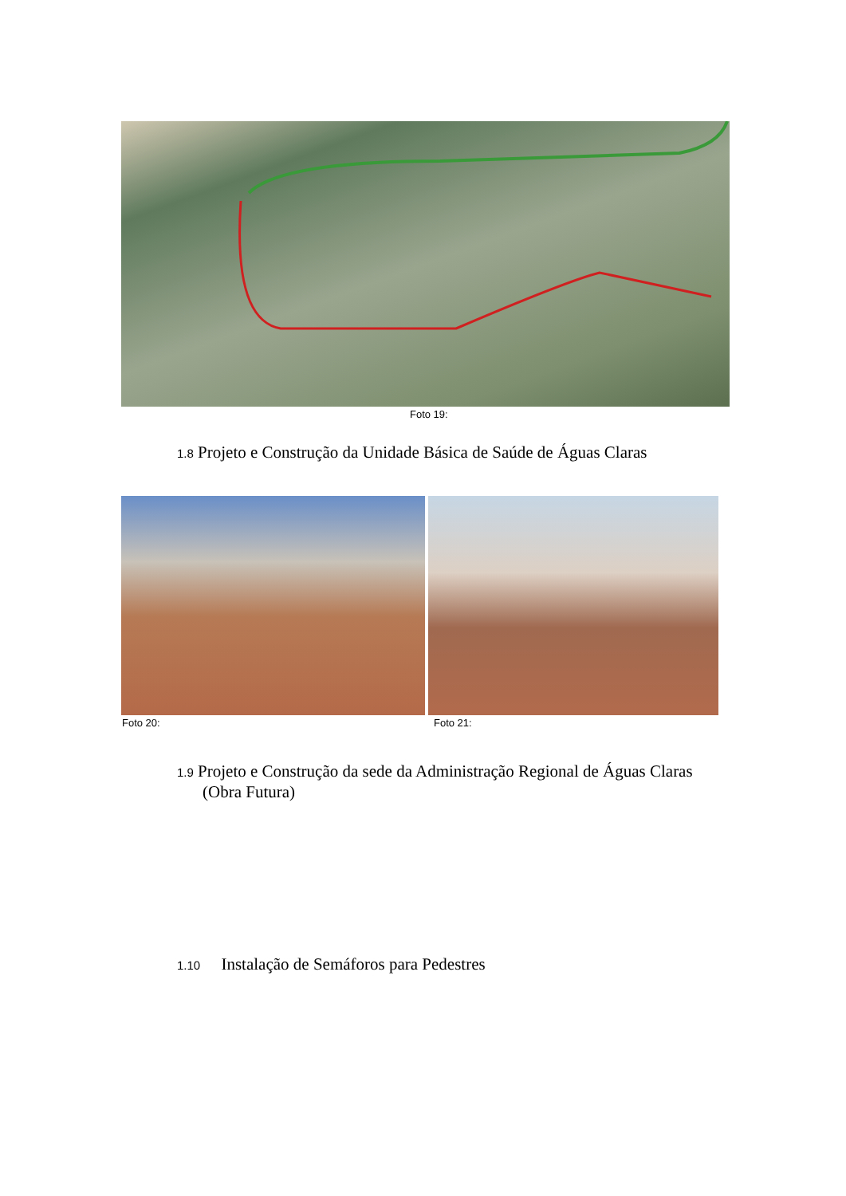Foto 19:
1.8 Projeto e Construção da Unidade Básica de Saúde de Águas Claras
Foto 20: Foto 21:
1.9 Projeto e Construção da sede da Administração Regional de Águas Claras
(Obra Futura)
1.10 Instalação de Semáforos para Pedestres